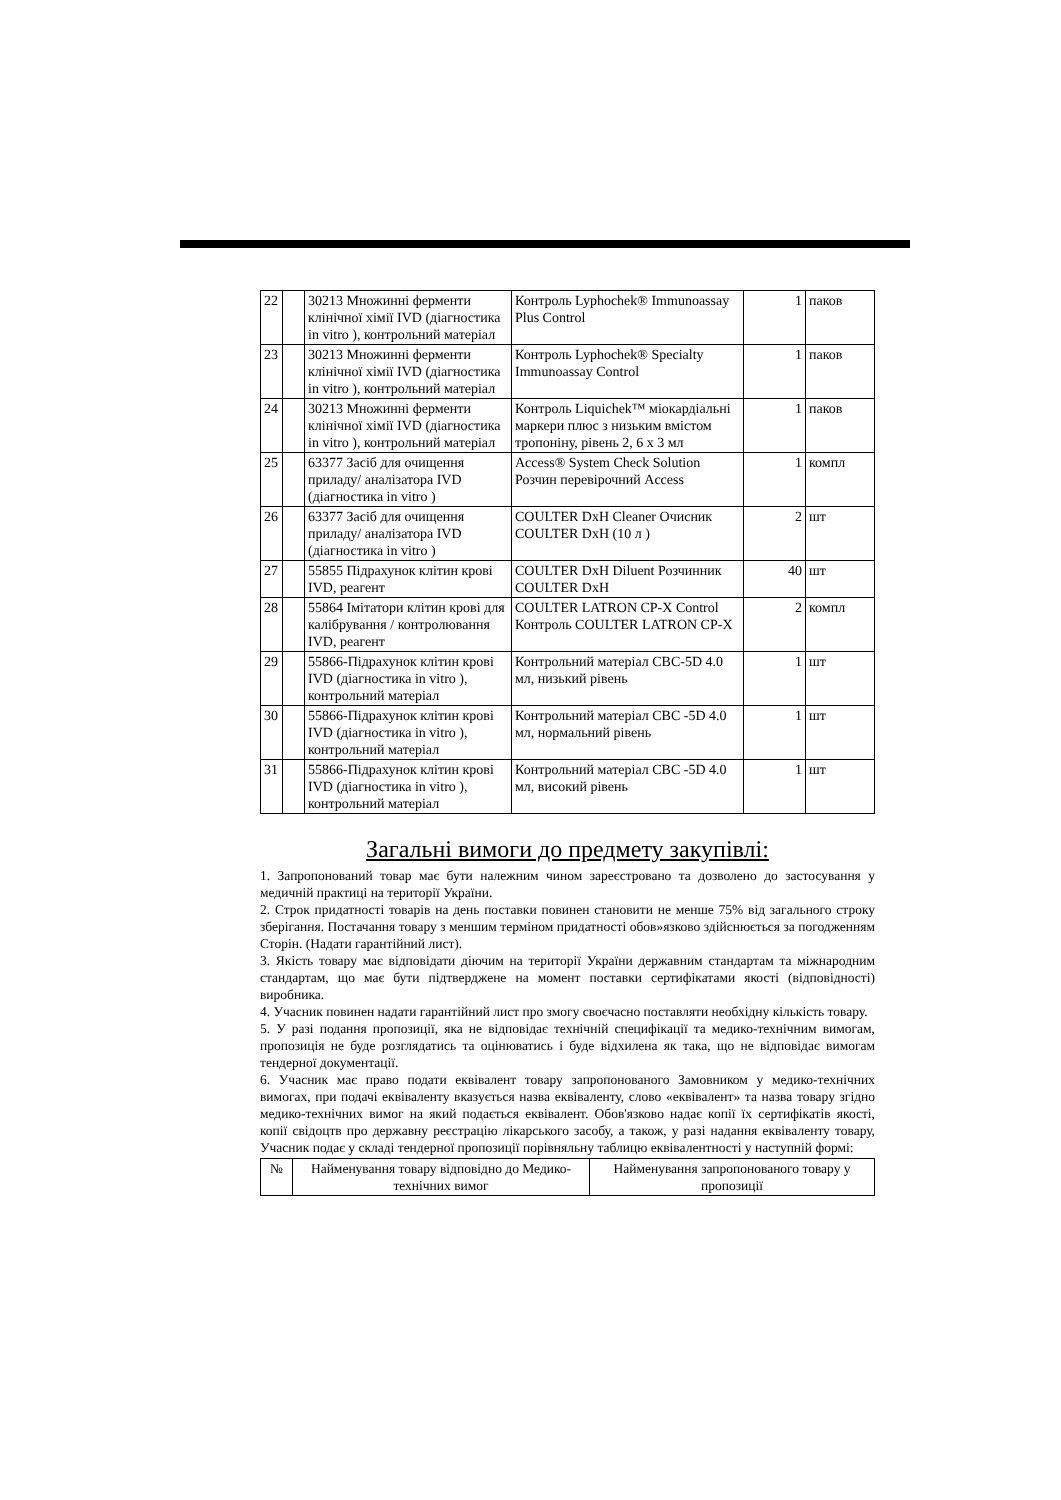| 22 | | 30213 Множинні ферменти клінічної хімії IVD (діагностика in vitro ), контрольний матеріал | Контроль Lyphochek® Immunoassay Plus Control | 1 | паков |
| 23 | | 30213 Множинні ферменти клінічної хімії IVD (діагностика in vitro ), контрольний матеріал | Контроль Lyphochek® Specialty Immunoassay Control | 1 | паков |
| 24 | | 30213 Множинні ферменти клінічної хімії IVD (діагностика in vitro ), контрольний матеріал | Контроль Liquichek™ міокардіальні маркери плюс з низьким вмістом тропоніну, рівень 2, 6 х 3 мл | 1 | паков |
| 25 | | 63377 Засіб для очищення приладу/ аналізатора IVD (діагностика in vitro ) | Access® System Check Solution Розчин перевірочний Access | 1 | компл |
| 26 | | 63377 Засіб для очищення приладу/ аналізатора IVD (діагностика in vitro ) | COULTER DxH Cleaner Очисник COULTER DxH (10 л ) | 2 | шт |
| 27 | | 55855 Підрахунок клітин крові IVD, реагент | COULTER DxH Diluent Розчинник COULTER DxH | 40 | шт |
| 28 | | 55864 Імітатори клітин крові для калібрування / контролювання IVD, реагент | COULTER LATRON CP-X Control Контроль COULTER LATRON CP-X | 2 | компл |
| 29 | | 55866-Підрахунок клітин крові IVD (діагностика in vitro ), контрольний матеріал | Контрольний матеріал CBC-5D 4.0 мл, низький рівень | 1 | шт |
| 30 | | 55866-Підрахунок клітин крові IVD (діагностика in vitro ), контрольний матеріал | Контрольний матеріал CBC -5D 4.0 мл, нормальний рівень | 1 | шт |
| 31 | | 55866-Підрахунок клітин крові IVD (діагностика in vitro ), контрольний матеріал | Контрольний матеріал CBC -5D 4.0 мл, високий рівень | 1 | шт |
Загальні вимоги до предмету закупівлі:
1. Запропонований товар має бути належним чином зареєстровано та дозволено до застосування у медичній практиці на території України.
2. Строк придатності товарів на день поставки повинен становити не менше 75% від загального строку зберігання. Постачання товару з меншим терміном придатності обов»язково здійснюється за погодженням Сторін. (Надати гарантійний лист).
3. Якість товару має відповідати діючим на території України державним стандартам та міжнародним стандартам, що має бути підтверджене на момент поставки сертифікатами якості (відповідності) виробника.
4. Учасник повинен надати гарантійний лист про змогу своєчасно поставляти необхідну кількість товару.
5. У разі подання пропозиції, яка не відповідає технічній специфікації та медико-технічним вимогам, пропозиція не буде розглядатись та оцінюватись і буде відхилена як така, що не відповідає вимогам тендерної документації.
6. Учасник має право подати еквівалент товару запропонованого Замовником у медико-технічних вимогах, при подачі еквіваленту вказується назва еквіваленту, слово «еквівалент» та назва товару згідно медико-технічних вимог на який подається еквівалент. Обов'язково надає копії їх сертифікатів якості, копії свідоцтв про державну реєстрацію лікарського засобу, а також, у разі надання еквіваленту товару, Учасник подає у складі тендерної пропозиції порівняльну таблицю еквівалентності у наступній формі:
| № | Найменування товару відповідно до Медико-технічних вимог | Найменування запропонованого товару у пропозиції |
| --- | --- | --- |